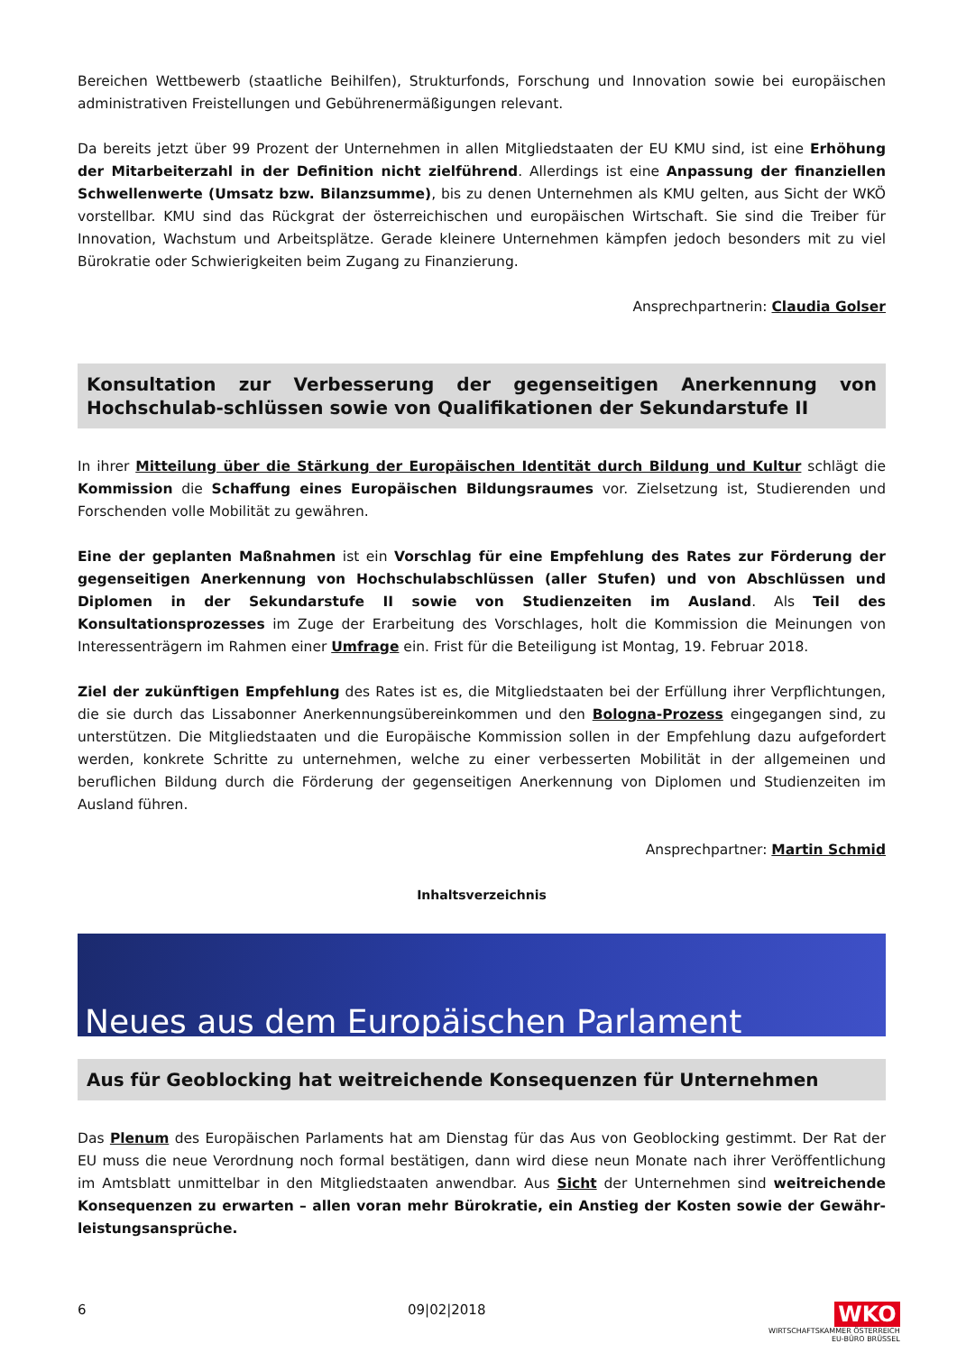Bereichen Wettbewerb (staatliche Beihilfen), Strukturfonds, Forschung und Innovation sowie bei europäischen administrativen Freistellungen und Gebührenermäßigungen relevant.
Da bereits jetzt über 99 Prozent der Unternehmen in allen Mitgliedstaaten der EU KMU sind, ist eine Erhöhung der Mitarbeiterzahl in der Definition nicht zielführend. Allerdings ist eine Anpassung der finanziellen Schwellenwerte (Umsatz bzw. Bilanzsumme), bis zu denen Unternehmen als KMU gelten, aus Sicht der WKÖ vorstellbar. KMU sind das Rückgrat der österreichischen und europäischen Wirtschaft. Sie sind die Treiber für Innovation, Wachstum und Arbeitsplätze. Gerade kleinere Unternehmen kämpfen jedoch besonders mit zu viel Bürokratie oder Schwierigkeiten beim Zugang zu Finanzierung.
Ansprechpartnerin: Claudia Golser
Konsultation zur Verbesserung der gegenseitigen Anerkennung von Hochschulab-schlüssen sowie von Qualifikationen der Sekundarstufe II
In ihrer Mitteilung über die Stärkung der Europäischen Identität durch Bildung und Kultur schlägt die Kommission die Schaffung eines Europäischen Bildungsraumes vor. Zielsetzung ist, Studierenden und Forschenden volle Mobilität zu gewähren.
Eine der geplanten Maßnahmen ist ein Vorschlag für eine Empfehlung des Rates zur Förderung der gegenseitigen Anerkennung von Hochschulabschlüssen (aller Stufen) und von Abschlüssen und Diplomen in der Sekundarstufe II sowie von Studienzeiten im Ausland. Als Teil des Konsultationsprozesses im Zuge der Erarbeitung des Vorschlages, holt die Kommission die Meinungen von Interessenträgern im Rahmen einer Umfrage ein. Frist für die Beteiligung ist Montag, 19. Februar 2018.
Ziel der zukünftigen Empfehlung des Rates ist es, die Mitgliedstaaten bei der Erfüllung ihrer Verpflichtungen, die sie durch das Lissabonner Anerkennungsübereinkommen und den Bologna-Prozess eingegangen sind, zu unterstützen. Die Mitgliedstaaten und die Europäische Kommission sollen in der Empfehlung dazu aufgefordert werden, konkrete Schritte zu unternehmen, welche zu einer verbesserten Mobilität in der allgemeinen und beruflichen Bildung durch die Förderung der gegenseitigen Anerkennung von Diplomen und Studienzeiten im Ausland führen.
Ansprechpartner: Martin Schmid
Inhaltsverzeichnis
Neues aus dem Europäischen Parlament
Aus für Geoblocking hat weitreichende Konsequenzen für Unternehmen
Das Plenum des Europäischen Parlaments hat am Dienstag für das Aus von Geoblocking gestimmt. Der Rat der EU muss die neue Verordnung noch formal bestätigen, dann wird diese neun Monate nach ihrer Veröffentlichung im Amtsblatt unmittelbar in den Mitgliedstaaten anwendbar. Aus Sicht der Unternehmen sind weitreichende Konsequenzen zu erwarten – allen voran mehr Bürokratie, ein Anstieg der Kosten sowie der Gewähr-leistungsansprüche.
6 09|02|2018 WKO
WIRTSCHAFTSKAMMER ÖSTERREICH
EU-BÜRO BRÜSSEL